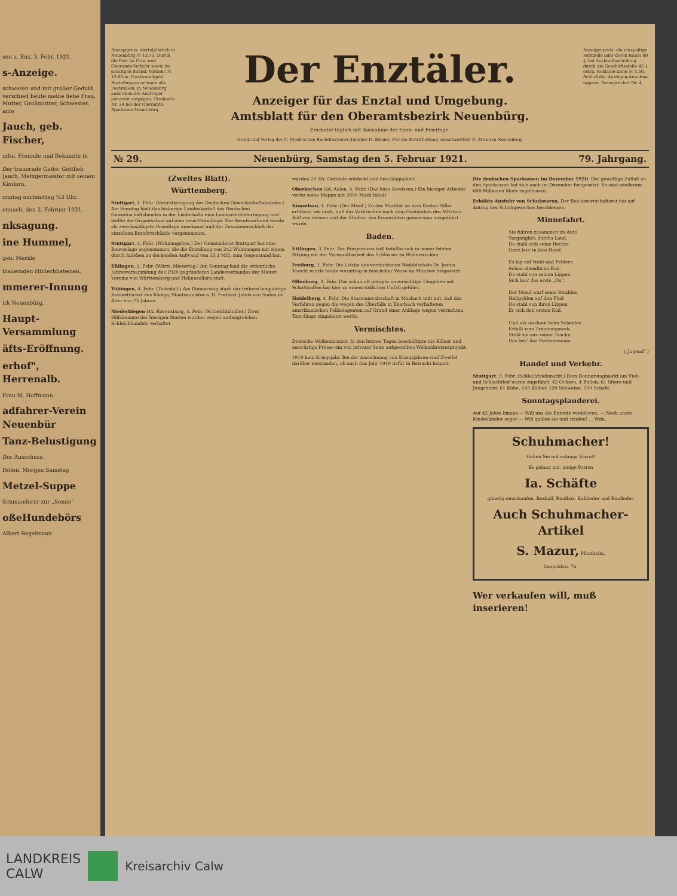sen a. Enz, 3. Febr. 1921.
s-Anzeige.
schweren und mit großer Geduld verschied heute meine liebe Frau, Mutter, Großmutter, Schwester, ante
Jauch, geb. Fischer,
ndte, Freunde und Bekannte in
Der trauernde Gatte: Gottlieb Jauch, Metzgermeister mit seinen Kindern.
onntag nachmittag ½3 Uhr.
ennach, den 2. Februar 1921.
nksagung.
ine Hummel,
geb. Merkle
trauernden Hinterbliebenen.
mmerer-Innung
irk Neuenbürg.
Haupt-Versammlung
äfts-Eröffnung.
erhof", Herrenalb.
Frau M. Hoffmann.
adfahrer-Verein Neuenbür
Tanz-Belustigung
Der Ausschuss.
Höfen. Morgen Samstag
Metzel-Suppe
Schmanderer zur „Sonne"
oßeHundebörs
Albert Regelmann
Bezugspreis: vierteljährlich in Neuenbürg ℳ 13.75. Durch die Post im Orts- und Oberamts-Verkehr sowie im sonstigen inländ. Verkehr ℳ 13.60 m. Postbestellgeld. Bestellungen nehmen alle Poststellen, in Neuenbürg außerdem die Austräger jederzeit entgegen. Girokonto Nr. 24 bei der Oberamts-Sparkasse Neuenbürg.
Der Enztäler.
Anzeiger für das Enztal und Umgebung.
Amtsblatt für den Oberamtsbezirk Neuenbürg.
Erscheint täglich mit Ausnahme der Sonn- und Feiertage.
Druck und Verlag der C. Meeh'schen Buchdruckerei (Inhaber D. Strom). Für die Schriftleitung verantwortlich D. Strom in Neuenbürg.
Anzeigenpreis: die einspaltige Petitzeile oder deren Raum 60 ₰, bei Auskunftserteilung durch die Geschäftsstelle 45 ₰ extra. Reklame-Zeile ℳ 1.50. Schluß der Anzeigen-Annahme tagsvor. Fernsprecher Nr. 4.
№ 29. Neuenbürg, Samstag den 5. Februar 1921. 79. Jahrgang.
(Zweites Blatt).
Württemberg.
Stuttgart, 1. Febr. (Vertretertagung des Deutschen Gewerkschaftsbundes.) Am Sonntag hielt das bisherige Landeskartell des Deutschen Gewerkschaftsbundes in der Liederhalle eine Landesvertretertagung und stellte die Organisation auf eine neue Grundlage. Der Berufsverband wurde als zweckmäßigste Grundlage anerkannt und der Zusammenschluß der einzelnen Berufsverbände vorgenommen.
Stuttgart, 4. Febr. (Wohnungsbau.) Der Gemeinderat Stuttgart hat eine Bauvorlage angenommen, die die Erstellung von 242 Wohnungen mit einem durch Anlehen zu deckenden Aufwand von 13,1 Mill. zum Gegenstand hat.
Eßlingen, 1. Febr. (Württ. Mietertag.) Am Sonntag fand die ordentliche Jahresversammlung des 1920 gegründeten Landesverbandes der Mieter-Vereine von Württemberg und Hohenzollern statt.
Tübingen, 4. Febr. (Todesfall.) Am Donnerstag starb der frühere langjährige Kabinettschef des Königs, Staatsminister a. D. Freiherr Julius von Soden im Alter von 75 Jahren.
Niederbiegen OA. Ravensburg, 4. Febr. (Schleichhändler.) Zwei Hilfsbeamte der hiesigen Station wurden wegen umfangreichen Schleichhandels verhaftet.
wurden 20 Ztr. Getreide entdeckt und beschlagnahmt.
Oberkochen OA. Aalen, 4. Febr. (Das böse Gewissen.) Ein hiesiger Arbeiter verlor seine Mappe mit 3500 Mark Inhalt.
Künzelsau, 4. Febr. (Der Mord.) Zu der Mordtat an dem Bäcker Siller erfahren wir noch, daß das Verbrechen nach dem Geständnis des Mitäters Roll von diesem und der Ehefrau des Ermordeten gemeinsam ausgeführt wurde.
Baden.
Ettlingen, 3. Febr. Der Bürgerausschuß befaßte sich in seiner letzten Sitzung mit der Verwendbarkeit des Schlosses zu Wohnzwecken.
Freiburg, 3. Febr. Die Leiche des verstorbenen Weihbischofs Dr. Justus Knecht wurde heute vormittag in feierlicher Weise im Münster beigesetzt.
Offenburg, 3. Febr. Das schon oft gerügte unvorsichtige Umgehen mit Schußwaffen hat hier zu einem tödlichen Unfall geführt.
Heidelberg, 4. Febr. Die Staatsanwaltschaft in Mosbach teilt mit, daß das Verfahren gegen die wegen des Überfalls in Eberbach verhafteten amerikanischen Polizeiagenten auf Grund einer Anklage wegen versuchten Totschlags eingeleitet werde.
Vermischtes.
Deutsche Wolkenkratzer. In den letzten Tagen beschäftigte die Kölner und auswärtige Presse ein von privater Seite aufgestelltes Wolkenkratzerprojekt.
1919 kein Kriegsjahr. Bei der Anrechnung von Kriegsjahren sind Zweifel darüber entstanden, ob auch das Jahr 1919 dafür in Betracht kommt.
Die deutschen Sparkassen im Dezember 1920. Der gewaltige Zufluß zu den Sparkassen hat sich auch im Dezember fortgesetzt. Es sind wiederum 600 Millionen Mark zugeflossen.
Erhöhte Ausfuhr von Schuhwaren. Der Reichswirtschaftsrat hat auf Antrag des Schuhgewerbes beschlossen.
Minnefahrt.
Sie fuhren zusammen im Auto
Vergnüglich durchs Land.
Da stahl sich seine Rechte
Ganz leis' in ihre Hand.
Es lag auf Wald und Feldern
Schon abendliche Ruh'
Da stahl von seinen Lippen
Sich leis' das erste „Du".
Der Mond warf seine Strahlen
Hellgolden auf den Fluß
Da stahl von ihren Lippen
Er sich den ersten Kuß.
Und als sie dann beim Scheiden
Erfaßt vom Trennungsweh,
Stahl sie aus seiner Tasche
Ihm leis' das Portemonnaie.
(„Jugend".)
Handel und Verkehr.
Stuttgart, 3. Febr. (Schlachtviehmarkt.) Dem Donnerstagmarkt am Vieh- und Schlachthof waren zugeführt: 42 Ochsen, 4 Bullen, 61 Stiere und Jungrinder, 61 Kühe, 145 Kälber, 120 Schweine, 100 Schafe.
Sonntagsplauderei.
Auf 42 Jahre hinaus — Will uns die Entente versklaven, — Noch unsre Kindeskinder sogar — Will quälen sie und strafen! ... Wdn.
Schuhmacher!
Gehen Sie mit solange Vorrat!
Es gelang mir, einige Posten
Ia. Schäfte
günstig einzukaufen. Boxkalf, Rindbox, Kalbleder und Rindleder.
Auch Schuhmacher-Artikel
S. Mazur, Pforzheim,
Leopoldstr. 7a.
Wer verkaufen will, muß inserieren!
LANDKREIS
CALW Kreisarchiv Calw